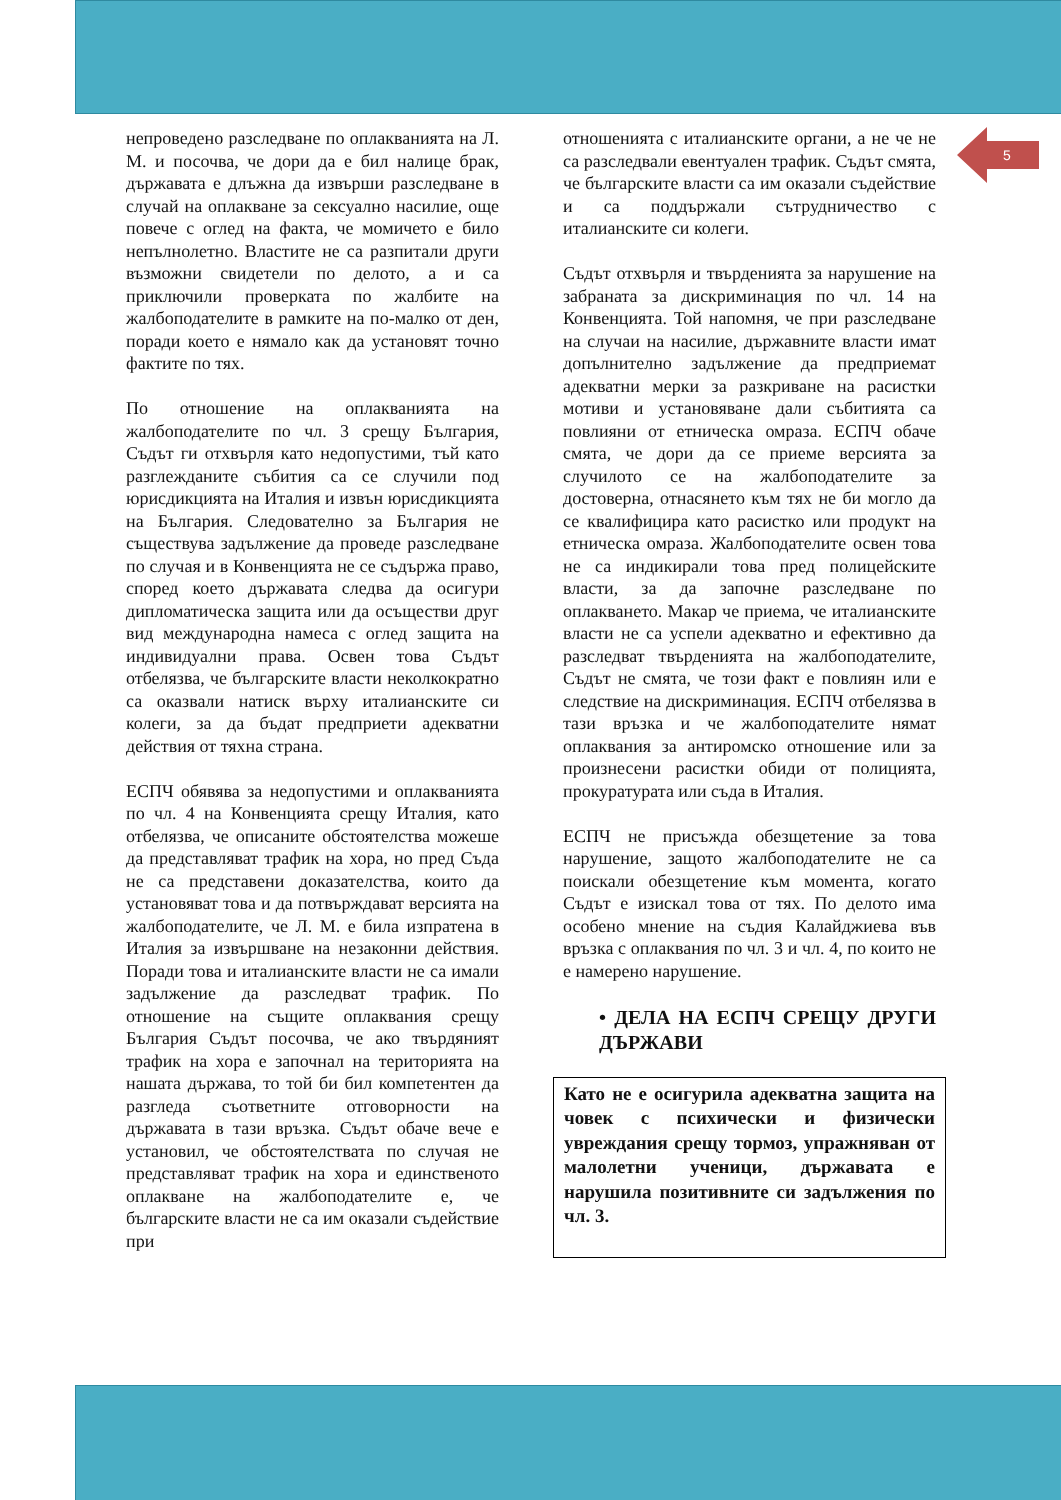5
непроведено разследване по оплакванията на Л. М. и посочва, че дори да е бил налице брак, държавата е длъжна да извърши разследване в случай на оплакване за сексуално насилие, още повече с оглед на факта, че момичето е било непълнолетно. Властите не са разпитали други възможни свидетели по делото, а и са приключили проверката по жалбите на жалбоподателите в рамките на по-малко от ден, поради което е нямало как да установят точно фактите по тях.
По отношение на оплакванията на жалбоподателите по чл. 3 срещу България, Съдът ги отхвърля като недопустими, тъй като разглежданите събития са се случили под юрисдикцията на Италия и извън юрисдикцията на България. Следователно за България не съществува задължение да проведе разследване по случая и в Конвенцията не се съдържа право, според което държавата следва да осигури дипломатическа защита или да осъществи друг вид международна намеса с оглед защита на индивидуални права. Освен това Съдът отбелязва, че българските власти неколкократно са оказвали натиск върху италианските си колеги, за да бъдат предприети адекватни действия от тяхна страна.
ЕСПЧ обявява за недопустими и оплакванията по чл. 4 на Конвенцията срещу Италия, като отбелязва, че описаните обстоятелства можеше да представляват трафик на хора, но пред Съда не са представени доказателства, които да установяват това и да потвърждават версията на жалбоподателите, че Л. М. е била изпратена в Италия за извършване на незаконни действия. Поради това и италианските власти не са имали задължение да разследват трафик. По отношение на същите оплаквания срещу България Съдът посочва, че ако твърдяният трафик на хора е започнал на територията на нашата държава, то той би бил компетентен да разгледа съответните отговорности на държавата в тази връзка. Съдът обаче вече е установил, че обстоятелствата по случая не представляват трафик на хора и единственото оплакване на жалбоподателите е, че българските власти не са им оказали съдействие при
отношенията с италианските органи, а не че не са разследвали евентуален трафик. Съдът смята, че българските власти са им оказали съдействие и са поддържали сътрудничество с италианските си колеги.
Съдът отхвърля и твърденията за нарушение на забраната за дискриминация по чл. 14 на Конвенцията. Той напомня, че при разследване на случаи на насилие, държавните власти имат допълнително задължение да предприемат адекватни мерки за разкриване на расистки мотиви и установяване дали събитията са повлияни от етническа омраза. ЕСПЧ обаче смята, че дори да се приеме версията за случилото се на жалбоподателите за достоверна, отнасянето към тях не би могло да се квалифицира като расистко или продукт на етническа омраза. Жалбоподателите освен това не са индикирали това пред полицейските власти, за да започне разследване по оплакването. Макар че приема, че италианските власти не са успели адекватно и ефективно да разследват твърденията на жалбоподателите, Съдът не смята, че този факт е повлиян или е следствие на дискриминация. ЕСПЧ отбелязва в тази връзка и че жалбоподателите нямат оплаквания за антиромско отношение или за произнесени расистки обиди от полицията, прокуратурата или съда в Италия.
ЕСПЧ не присъжда обезщетение за това нарушение, защото жалбоподателите не са поискали обезщетение към момента, когато Съдът е изискал това от тях. По делото има особено мнение на съдия Калайджиева във връзка с оплаквания по чл. 3 и чл. 4, по които не е намерено нарушение.
• ДЕЛА НА ЕСПЧ СРЕЩУ ДРУГИ ДЪРЖАВИ
Като не е осигурила адекватна защита на човек с психически и физически увреждания срещу тормоз, упражняван от малолетни ученици, държавата е нарушила позитивните си задължения по чл. 3.